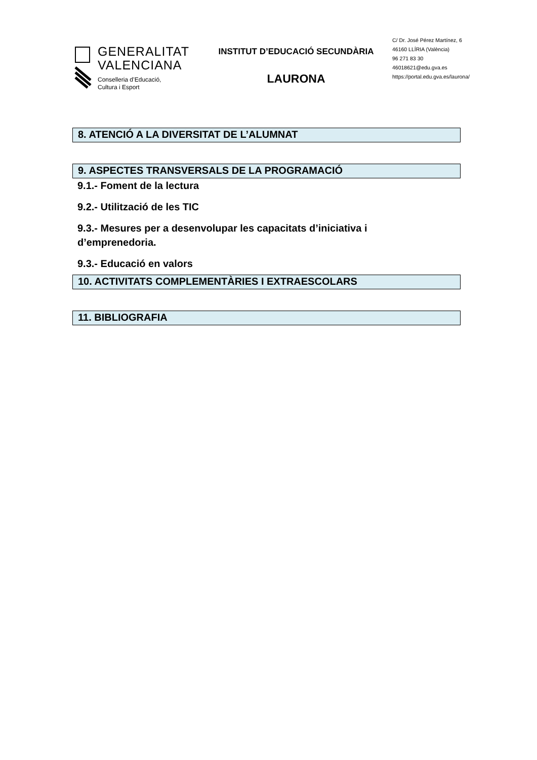GENERALITAT
VALENCIANA
Conselleria d’Educació,
Cultura i Esport
INSTITUT D’EDUCACIÓ SECUNDÀRIA
LAURONA
C/ Dr. José Pérez Martínez, 6
46160 LLÍRIA (València)
96 271 83 30
46018621@edu.gva.es
https://portal.edu.gva.es/laurona/
8. ATENCIÓ A LA DIVERSITAT DE L’ALUMNAT
9. ASPECTES TRANSVERSALS DE LA PROGRAMACIÓ
9.1.- Foment de la lectura
9.2.- Utilització de les TIC
9.3.- Mesures per a desenvolupar les capacitats d’iniciativa i d’emprenedoria.
9.3.- Educació en valors
10. ACTIVITATS COMPLEMENTÀRIES I EXTRAESCOLARS
11. BIBLIOGRAFIA